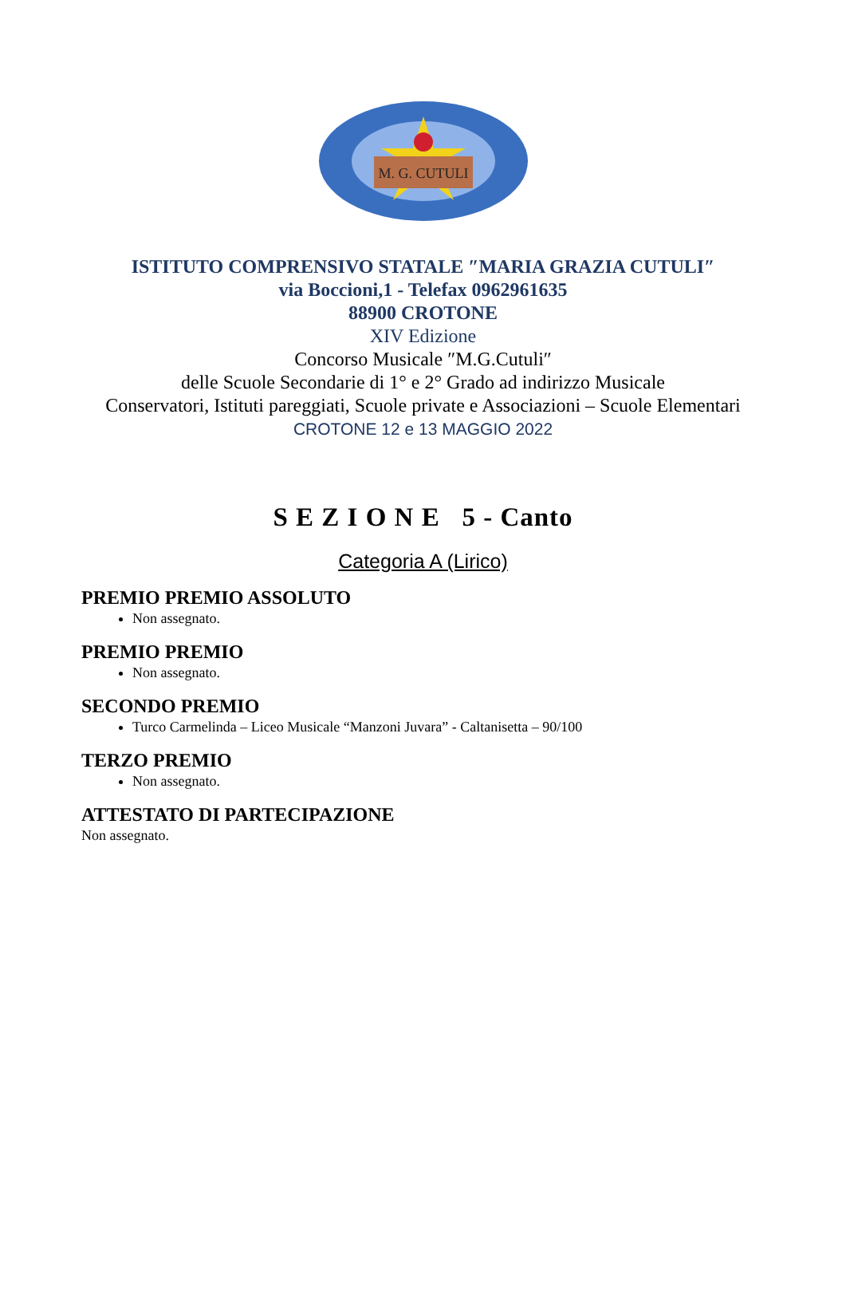M. G. CUTULI
ISTITUTO COMPRENSIVO STATALE ″MARIA GRAZIA CUTULI″
via Boccioni,1 - Telefax 0962961635
88900 CROTONE
XIV Edizione
Concorso Musicale ″M.G.Cutuli″
delle Scuole Secondarie di 1° e 2° Grado ad indirizzo Musicale
Conservatori, Istituti pareggiati, Scuole private e Associazioni – Scuole Elementari
CROTONE 12 e 13 MAGGIO 2022
S E Z I O N E 5 - Canto
Categoria A (Lirico)
PREMIO PREMIO ASSOLUTO
Non assegnato.
PREMIO PREMIO
Non assegnato.
SECONDO PREMIO
Turco Carmelinda – Liceo Musicale “Manzoni Juvara” - Caltanisetta – 90/100
TERZO PREMIO
Non assegnato.
ATTESTATO DI PARTECIPAZIONE
Non assegnato.